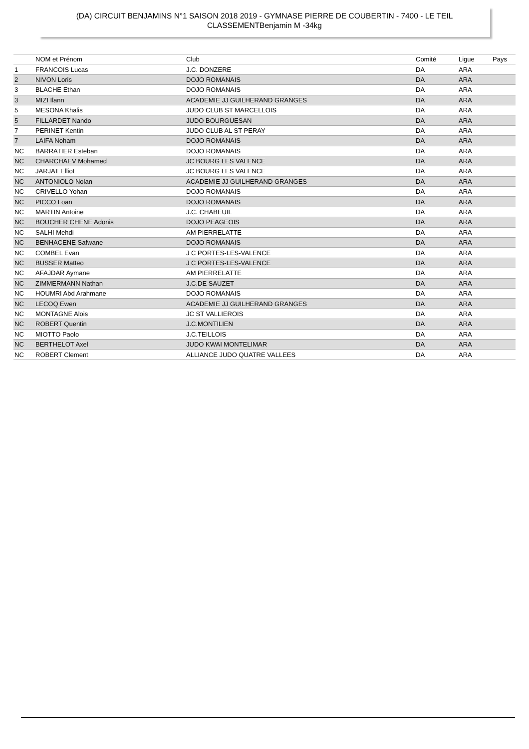(DA) CIRCUIT BENJAMINS N°1 SAISON 2018 2019 - GYMNASE PIERRE DE COUBERTIN - 7400 - LE TEIL
CLASSEMENTBenjamin M -34kg
| | NOM et Prénom | Club | Comité | Ligue | Pays |
| --- | --- | --- | --- | --- | --- |
| 1 | FRANCOIS Lucas | J.C. DONZERE | DA | ARA | |
| 2 | NIVON Loris | DOJO ROMANAIS | DA | ARA | |
| 3 | BLACHE Ethan | DOJO ROMANAIS | DA | ARA | |
| 3 | MIZI Ilann | ACADEMIE JJ GUILHERAND GRANGES | DA | ARA | |
| 5 | MESONA Khalis | JUDO CLUB ST MARCELLOIS | DA | ARA | |
| 5 | FILLARDET Nando | JUDO BOURGUESAN | DA | ARA | |
| 7 | PERINET Kentin | JUDO CLUB AL ST PERAY | DA | ARA | |
| 7 | LAIFA Noham | DOJO ROMANAIS | DA | ARA | |
| NC | BARRATIER Esteban | DOJO ROMANAIS | DA | ARA | |
| NC | CHARCHAEV Mohamed | JC BOURG LES VALENCE | DA | ARA | |
| NC | JARJAT Elliot | JC BOURG LES VALENCE | DA | ARA | |
| NC | ANTONIOLO Nolan | ACADEMIE JJ GUILHERAND GRANGES | DA | ARA | |
| NC | CRIVELLO Yohan | DOJO ROMANAIS | DA | ARA | |
| NC | PICCO Loan | DOJO ROMANAIS | DA | ARA | |
| NC | MARTIN Antoine | J.C. CHABEUIL | DA | ARA | |
| NC | BOUCHER CHENE Adonis | DOJO PEAGEOIS | DA | ARA | |
| NC | SALHI Mehdi | AM PIERRELATTE | DA | ARA | |
| NC | BENHACENE Safwane | DOJO ROMANAIS | DA | ARA | |
| NC | COMBEL Evan | J C PORTES-LES-VALENCE | DA | ARA | |
| NC | BUSSER Matteo | J C PORTES-LES-VALENCE | DA | ARA | |
| NC | AFAJDAR Aymane | AM PIERRELATTE | DA | ARA | |
| NC | ZIMMERMANN Nathan | J.C.DE SAUZET | DA | ARA | |
| NC | HOUMRI Abd Arahmane | DOJO ROMANAIS | DA | ARA | |
| NC | LECOQ Ewen | ACADEMIE JJ GUILHERAND GRANGES | DA | ARA | |
| NC | MONTAGNE Alois | JC ST VALLIEROIS | DA | ARA | |
| NC | ROBERT Quentin | J.C.MONTILIEN | DA | ARA | |
| NC | MIOTTO Paolo | J.C.TEILLOIS | DA | ARA | |
| NC | BERTHELOT Axel | JUDO KWAI MONTELIMAR | DA | ARA | |
| NC | ROBERT Clement | ALLIANCE JUDO QUATRE VALLEES | DA | ARA | |